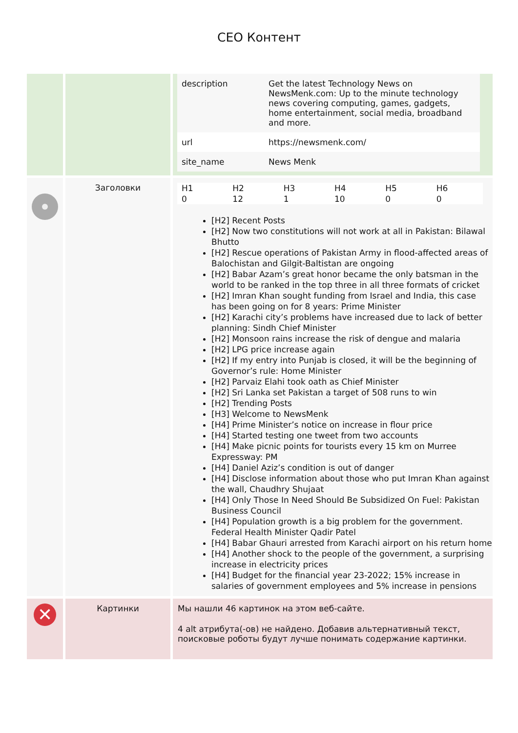CEO Контент
| | | / description / Get the latest Technology News on NewsMenk.com: Up to the minute technology news covering computing, games, gadgets, home entertainment, social media, broadband and more. / / url / https://newsmenk.com/ / / site_name / News Menk / |
| | Заголовки | / H1 / H2 / H3 / H4 / H5 / H6 / / --- / --- / --- / --- / --- / --- / / 0 / 12 / 1 / 10 / 0 / 0 / [H2] Recent Posts [H2] Now two constitutions will not work at all in Pakistan: Bilawal Bhutto [H2] Rescue operations of Pakistan Army in flood-affected areas of Balochistan and Gilgit-Baltistan are ongoing [H2] Babar Azam’s great honor became the only batsman in the world to be ranked in the top three in all three formats of cricket [H2] Imran Khan sought funding from Israel and India, this case has been going on for 8 years: Prime Minister [H2] Karachi city’s problems have increased due to lack of better planning: Sindh Chief Minister [H2] Monsoon rains increase the risk of dengue and malaria [H2] LPG price increase again [H2] If my entry into Punjab is closed, it will be the beginning of Governor’s rule: Home Minister [H2] Parvaiz Elahi took oath as Chief Minister [H2] Sri Lanka set Pakistan a target of 508 runs to win [H2] Trending Posts [H3] Welcome to NewsMenk [H4] Prime Minister’s notice on increase in flour price [H4] Started testing one tweet from two accounts [H4] Make picnic points for tourists every 15 km on Murree Expressway: PM [H4] Daniel Aziz’s condition is out of danger [H4] Disclose information about those who put Imran Khan against the wall, Chaudhry Shujaat [H4] Only Those In Need Should Be Subsidized On Fuel: Pakistan Business Council [H4] Population growth is a big problem for the government. Federal Health Minister Qadir Patel [H4] Babar Ghauri arrested from Karachi airport on his return home [H4] Another shock to the people of the government, a surprising increase in electricity prices [H4] Budget for the financial year 23-2022; 15% increase in salaries of government employees and 5% increase in pensions |
| ✕ | Картинки | Мы нашли 46 картинок на этом веб-сайте. 4 alt атрибута(-ов) не найдено. Добавив альтернативный текст, поисковые роботы будут лучше понимать содержание картинки. |